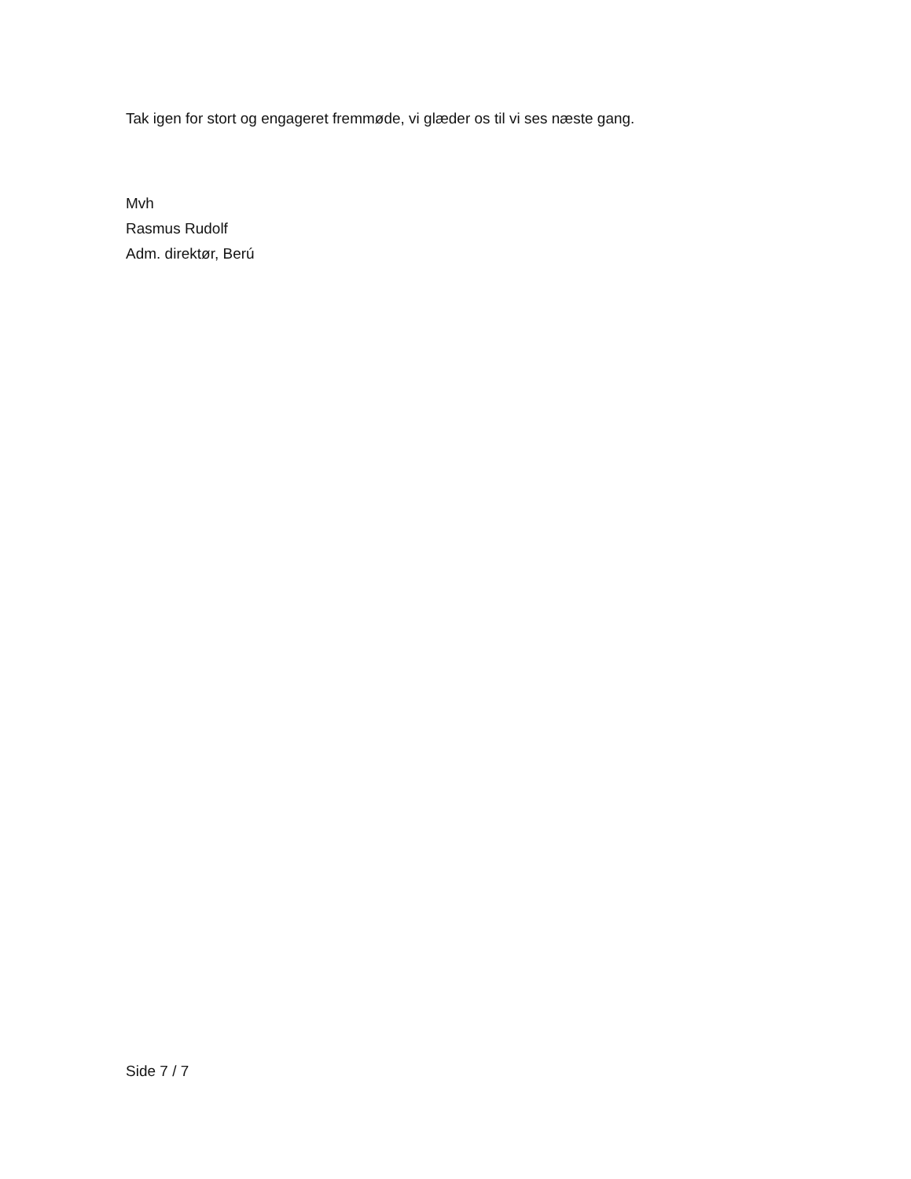Tak igen for stort og engageret fremmøde, vi glæder os til vi ses næste gang.
Mvh
Rasmus Rudolf
Adm. direktør, Berú
Side 7 / 7